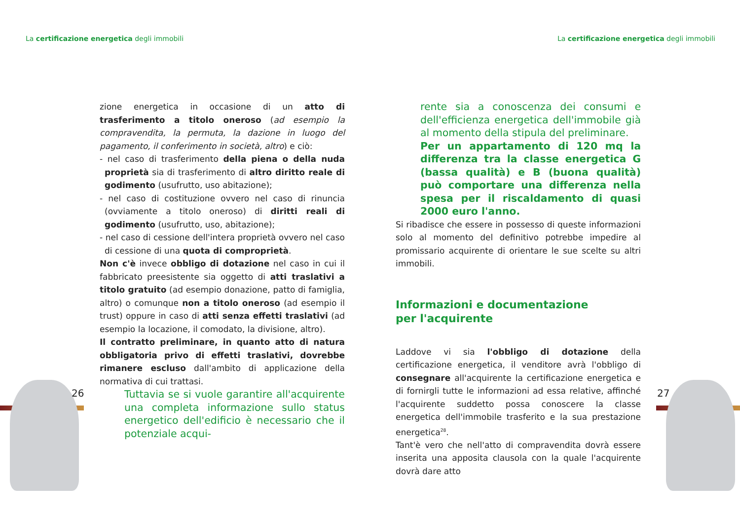La certificazione energetica degli immobili
La certificazione energetica degli immobili
26 27
zione energetica in occasione di un atto di trasferimento a titolo oneroso (ad esempio la compravendita, la permuta, la dazione in luogo del pagamento, il conferimento in società, altro) e ciò:
- nel caso di trasferimento della piena o della nuda proprietà sia di trasferimento di altro diritto reale di godimento (usufrutto, uso abitazione);
- nel caso di costituzione ovvero nel caso di rinuncia (ovviamente a titolo oneroso) di diritti reali di godimento (usufrutto, uso, abitazione);
- nel caso di cessione dell'intera proprietà ovvero nel caso di cessione di una quota di comproprietà.
Non c'è invece obbligo di dotazione nel caso in cui il fabbricato preesistente sia oggetto di atti traslativi a titolo gratuito (ad esempio donazione, patto di famiglia, altro) o comunque non a titolo oneroso (ad esempio il trust) oppure in caso di atti senza effetti traslativi (ad esempio la locazione, il comodato, la divisione, altro).
Il contratto preliminare, in quanto atto di natura obbligatoria privo di effetti traslativi, dovrebbe rimanere escluso dall'ambito di applicazione della normativa di cui trattasi.
Tuttavia se si vuole garantire all'acquirente una completa informazione sullo status energetico dell'edificio è necessario che il potenziale acqui-
rente sia a conoscenza dei consumi e dell'efficienza energetica dell'immobile già al momento della stipula del preliminare.
Per un appartamento di 120 mq la differenza tra la classe energetica G (bassa qualità) e B (buona qualità) può comportare una differenza nella spesa per il riscaldamento di quasi 2000 euro l'anno.
Si ribadisce che essere in possesso di queste informazioni solo al momento del definitivo potrebbe impedire al promissario acquirente di orientare le sue scelte su altri immobili.
Informazioni e documentazione
per l'acquirente
Laddove vi sia l'obbligo di dotazione della certificazione energetica, il venditore avrà l'obbligo di consegnare all'acquirente la certificazione energetica e di fornirgli tutte le informazioni ad essa relative, affinché l'acquirente suddetto possa conoscere la classe energetica dell'immobile trasferito e la sua prestazione energetica<sup>28</sup>.
Tant'è vero che nell'atto di compravendita dovrà essere inserita una apposita clausola con la quale l'acquirente dovrà dare atto